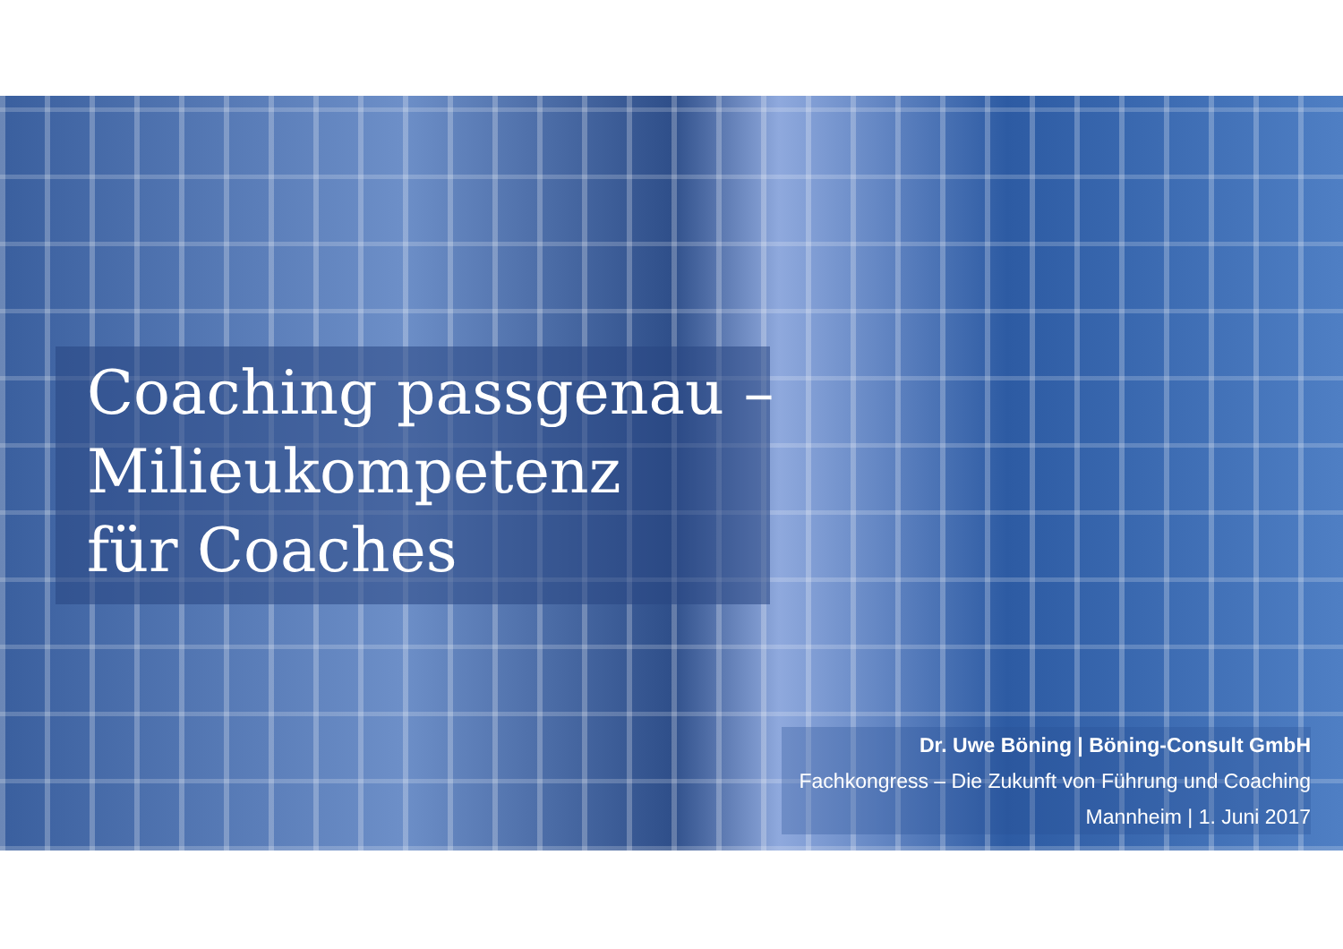Coaching passgenau –
Milieukompetenz
für Coaches
Dr. Uwe Böning | Böning-Consult GmbH
Fachkongress – Die Zukunft von Führung und Coaching
Mannheim | 1. Juni 2017